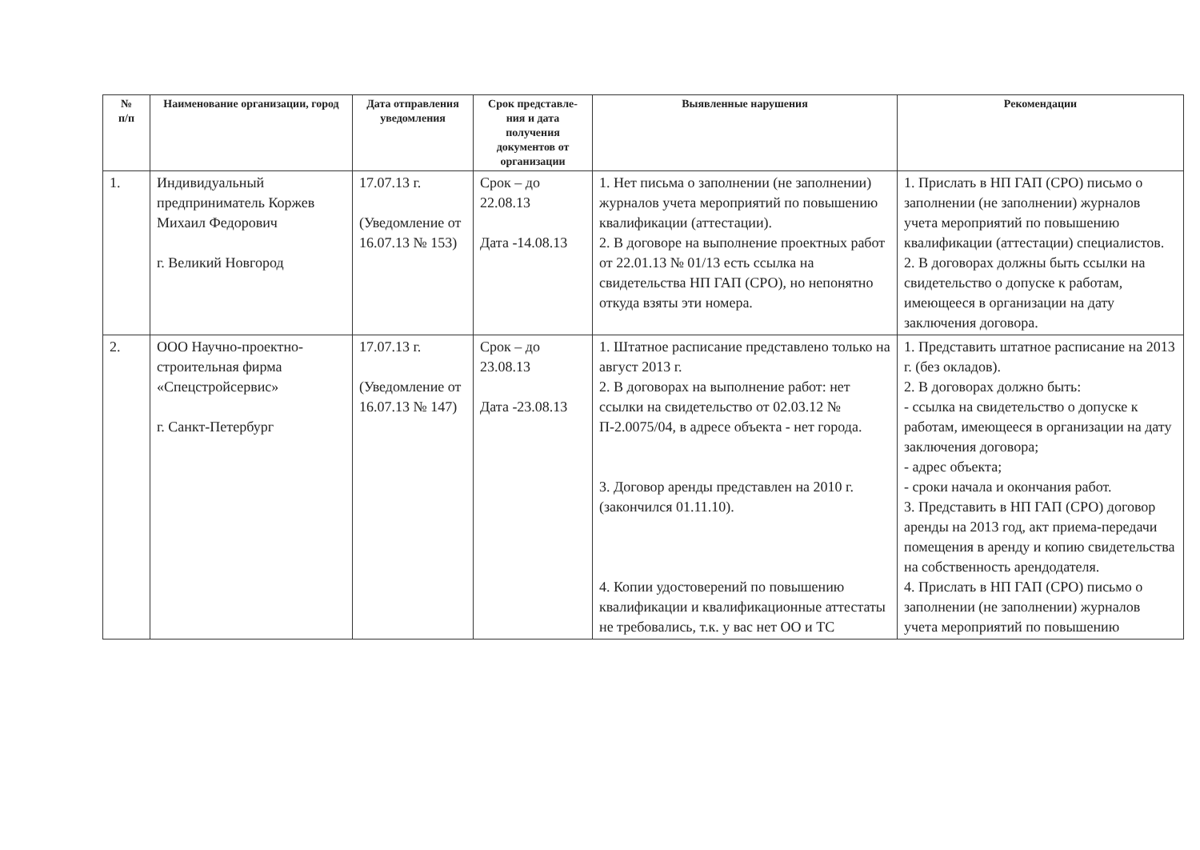| № п/п | Наименование организации, город | Дата отправления уведомления | Срок представле-ния и дата получения документов от организации | Выявленные нарушения | Рекомендации |
| --- | --- | --- | --- | --- | --- |
| 1. | Индивидуальный предприниматель Коржев Михаил Федорович г. Великий Новгород | 17.07.13 г. (Уведомление от 16.07.13 № 153) | Срок – до 22.08.13 Дата -14.08.13 | 1. Нет письма о заполнении (не заполнении) журналов учета мероприятий по повышению квалификации (аттестации). 2. В договоре на выполнение проектных работ от 22.01.13 № 01/13 есть ссылка на свидетельства НП ГАП (СРО), но непонятно откуда взяты эти номера. | 1. Прислать в НП ГАП (СРО) письмо о заполнении (не заполнении) журналов учета мероприятий по повышению квалификации (аттестации) специалистов. 2. В договорах должны быть ссылки на свидетельство о допуске к работам, имеющееся в организации на дату заключения договора. |
| 2. | ООО Научно-проектно-строительная фирма «Спецстройсервис» г. Санкт-Петербург | 17.07.13 г. (Уведомление от 16.07.13 № 147) | Срок – до 23.08.13 Дата -23.08.13 | 1. Штатное расписание представлено только на август 2013 г. 2. В договорах на выполнение работ: нет ссылки на свидетельство от 02.03.12 № П-2.0075/04, в адресе объекта - нет города. 3. Договор аренды представлен на 2010 г. (закончился 01.11.10). 4. Копии удостоверений по повышению квалификации и квалификационные аттестаты не требовались, т.к. у вас нет ОО и ТС | 1. Представить штатное расписание на 2013 г. (без окладов). 2. В договорах должно быть: - ссылка на свидетельство о допуске к работам, имеющееся в организации на дату заключения договора; - адрес объекта; - сроки начала и окончания работ. 3. Представить в НП ГАП (СРО) договор аренды на 2013 год, акт приема-передачи помещения в аренду и копию свидетельства на собственность арендодателя. 4. Прислать в НП ГАП (СРО) письмо о заполнении (не заполнении) журналов учета мероприятий по повышению |